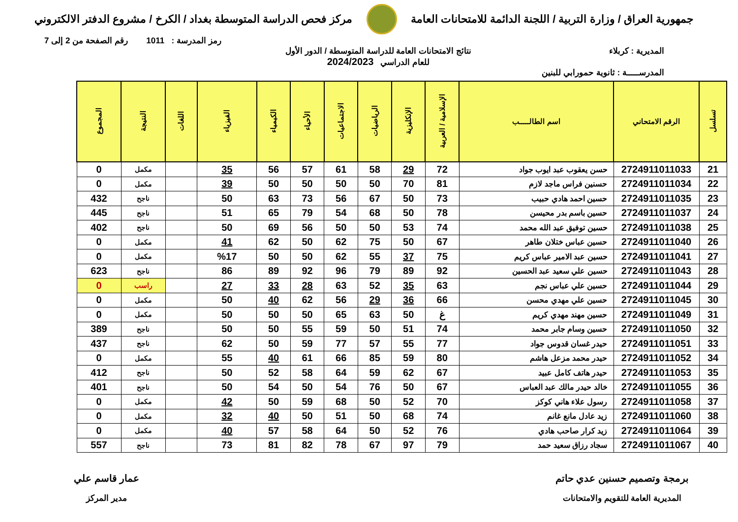جمهورية العراق / وزارة التربية / اللجنة الدائمة للامتحانات العامة
مركز فحص الدراسة المتوسطة بغداد / الكرخ / مشروع الدفتر الالكتروني
رمز المدرسة : 1011 رقم الصفحة من 2 إلى 7
المديرية : كربلاء نتائج الامتحانات العامة للدراسة المتوسطة / الدور الأول
للعام الدراسي 2024/2023
المدرســـــة : ثانوية حمورابي للبنين
| تسلسل | الرقم الامتحاني | اسم الطالـــــب | الإسلامية / العربية | الإنكليزية | الرياضيات | الاجتماعيات | الأحياء | الكيمياء | الفيزياء | اللغات | النتيجة | المجموع |
| --- | --- | --- | --- | --- | --- | --- | --- | --- | --- | --- | --- | --- |
| 21 | 2724911011033 | حسن يعقوب عبد ايوب جواد | 72 | 29 | 58 | 61 | 57 | 56 | 35 | | مكمل | 0 |
| 22 | 2724911011034 | حسنين فراس ماجد لازم | 81 | 70 | 50 | 50 | 50 | 50 | 39 | | مكمل | 0 |
| 23 | 2724911011035 | حسين احمد هادي حبيب | 73 | 50 | 67 | 56 | 73 | 63 | 50 | | ناجح | 432 |
| 24 | 2724911011037 | حسين باسم بدر محيسن | 78 | 50 | 68 | 54 | 79 | 65 | 51 | | ناجح | 445 |
| 25 | 2724911011038 | حسين توفيق عبد الله محمد | 74 | 53 | 50 | 50 | 56 | 69 | 50 | | ناجح | 402 |
| 26 | 2724911011040 | حسين عباس ختلان طاهر | 67 | 50 | 75 | 62 | 50 | 62 | 41 | | مكمل | 0 |
| 27 | 2724911011041 | حسين عبد الامير عباس كريم | 75 | 37 | 55 | 62 | 50 | 50 | %17 | | مكمل | 0 |
| 28 | 2724911011043 | حسين علي سعيد عبد الحسين | 92 | 89 | 79 | 96 | 92 | 89 | 86 | | ناجح | 623 |
| 29 | 2724911011044 | حسين علي عباس نجم | 63 | 35 | 52 | 63 | 28 | 33 | 27 | | راسب | 0 |
| 30 | 2724911011045 | حسين علي مهدي محسن | 66 | 36 | 29 | 56 | 62 | 40 | 50 | | مكمل | 0 |
| 31 | 2724911011049 | حسين مهند مهدي كريم | غ | 50 | 63 | 65 | 50 | 50 | 50 | | مكمل | 0 |
| 32 | 2724911011050 | حسين وسام جابر محمد | 74 | 51 | 50 | 59 | 55 | 50 | 50 | | ناجح | 389 |
| 33 | 2724911011051 | حيدر غسان قدوس جواد | 77 | 55 | 57 | 77 | 59 | 50 | 62 | | ناجح | 437 |
| 34 | 2724911011052 | حيدر محمد مزعل هاشم | 80 | 59 | 85 | 66 | 61 | 40 | 55 | | مكمل | 0 |
| 35 | 2724911011053 | حيدر هاتف كامل عبيد | 67 | 62 | 59 | 64 | 58 | 52 | 50 | | ناجح | 412 |
| 36 | 2724911011055 | خالد حيدر مالك عبد العباس | 67 | 50 | 76 | 54 | 50 | 54 | 50 | | ناجح | 401 |
| 37 | 2724911011058 | رسول علاء هاني كوكز | 70 | 52 | 50 | 68 | 59 | 50 | 42 | | مكمل | 0 |
| 38 | 2724911011060 | زيد عادل مانع غانم | 74 | 68 | 50 | 51 | 50 | 40 | 32 | | مكمل | 0 |
| 39 | 2724911011064 | زيد كرار صاحب هادي | 76 | 52 | 50 | 64 | 58 | 57 | 40 | | مكمل | 0 |
| 40 | 2724911011067 | سجاد رزاق سعيد حمد | 79 | 97 | 67 | 78 | 82 | 81 | 73 | | ناجح | 557 |
برمجة وتصميم حسنين عدي حاتم
المديرية العامة للتقويم والامتحانات
عمار قاسم علي
مدير المركز